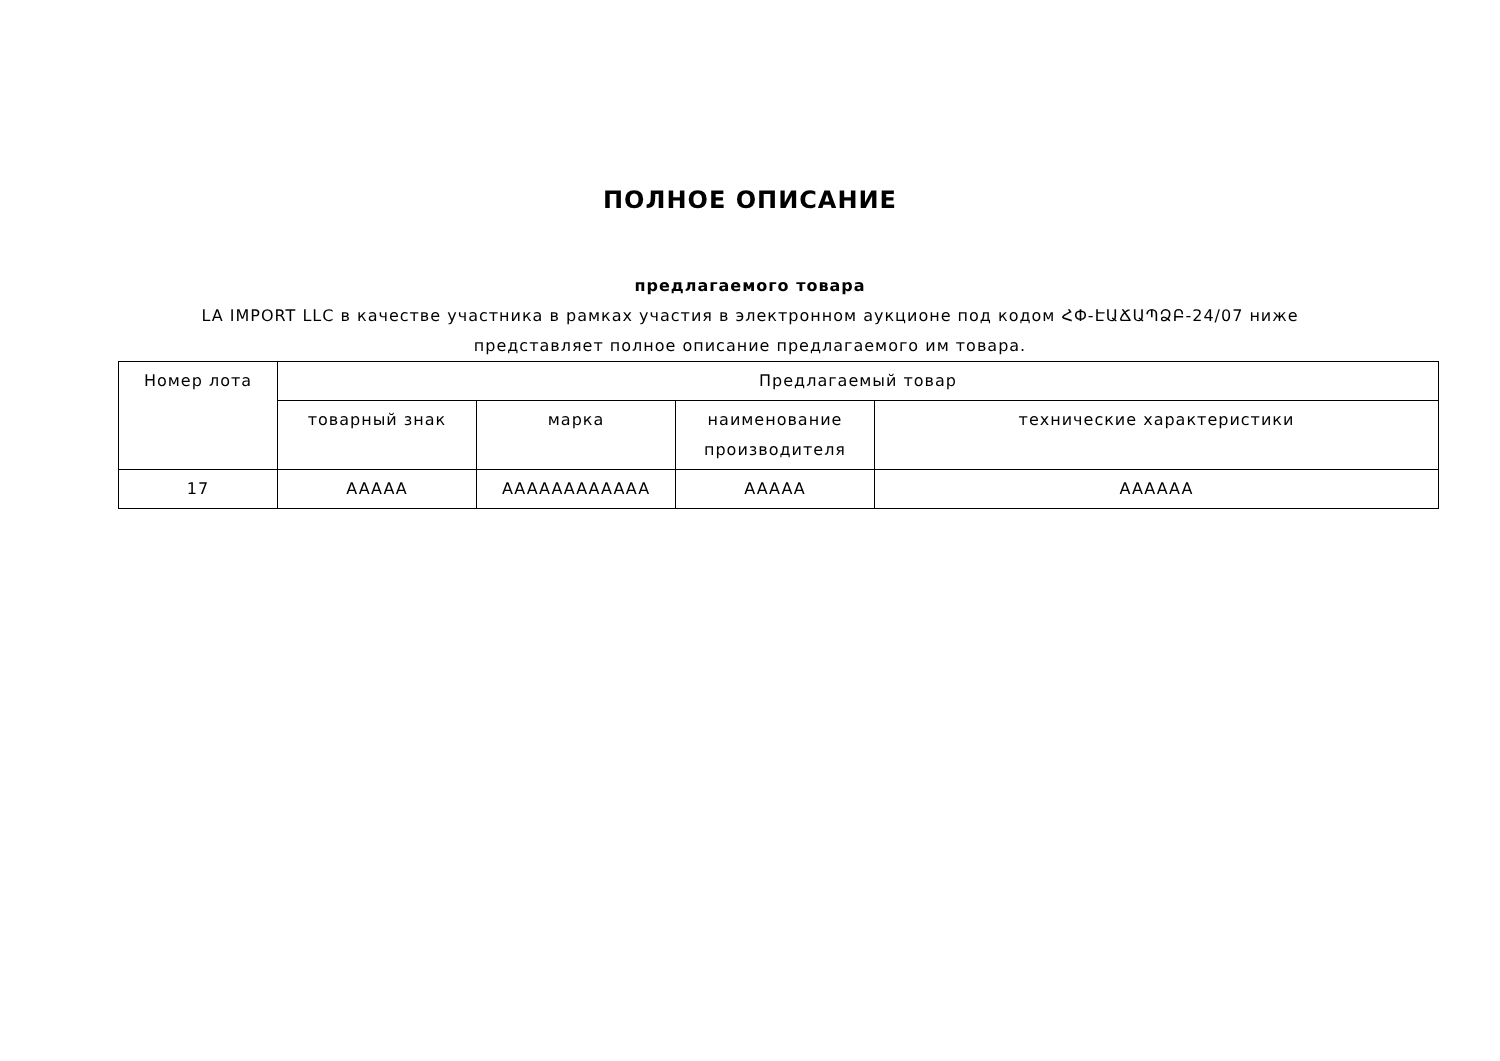ПОЛНОЕ ОПИСАНИЕ
предлагаемого товара
LA IMPORT LLC в качестве участника в рамках участия в электронном аукционе под кодом ՀՓ-ԷԱՃԱՊՁԲ-24/07 ниже
представляет полное описание предлагаемого им товара.
| Номер лота | Предлагаемый товар | | | |
| --- | --- | --- | --- | --- |
| | товарный знак | марка | наименование производителя | технические характеристики |
| 17 | AAAAA | AAAAAAAAAAAA | AAAAA | AAAAAA |